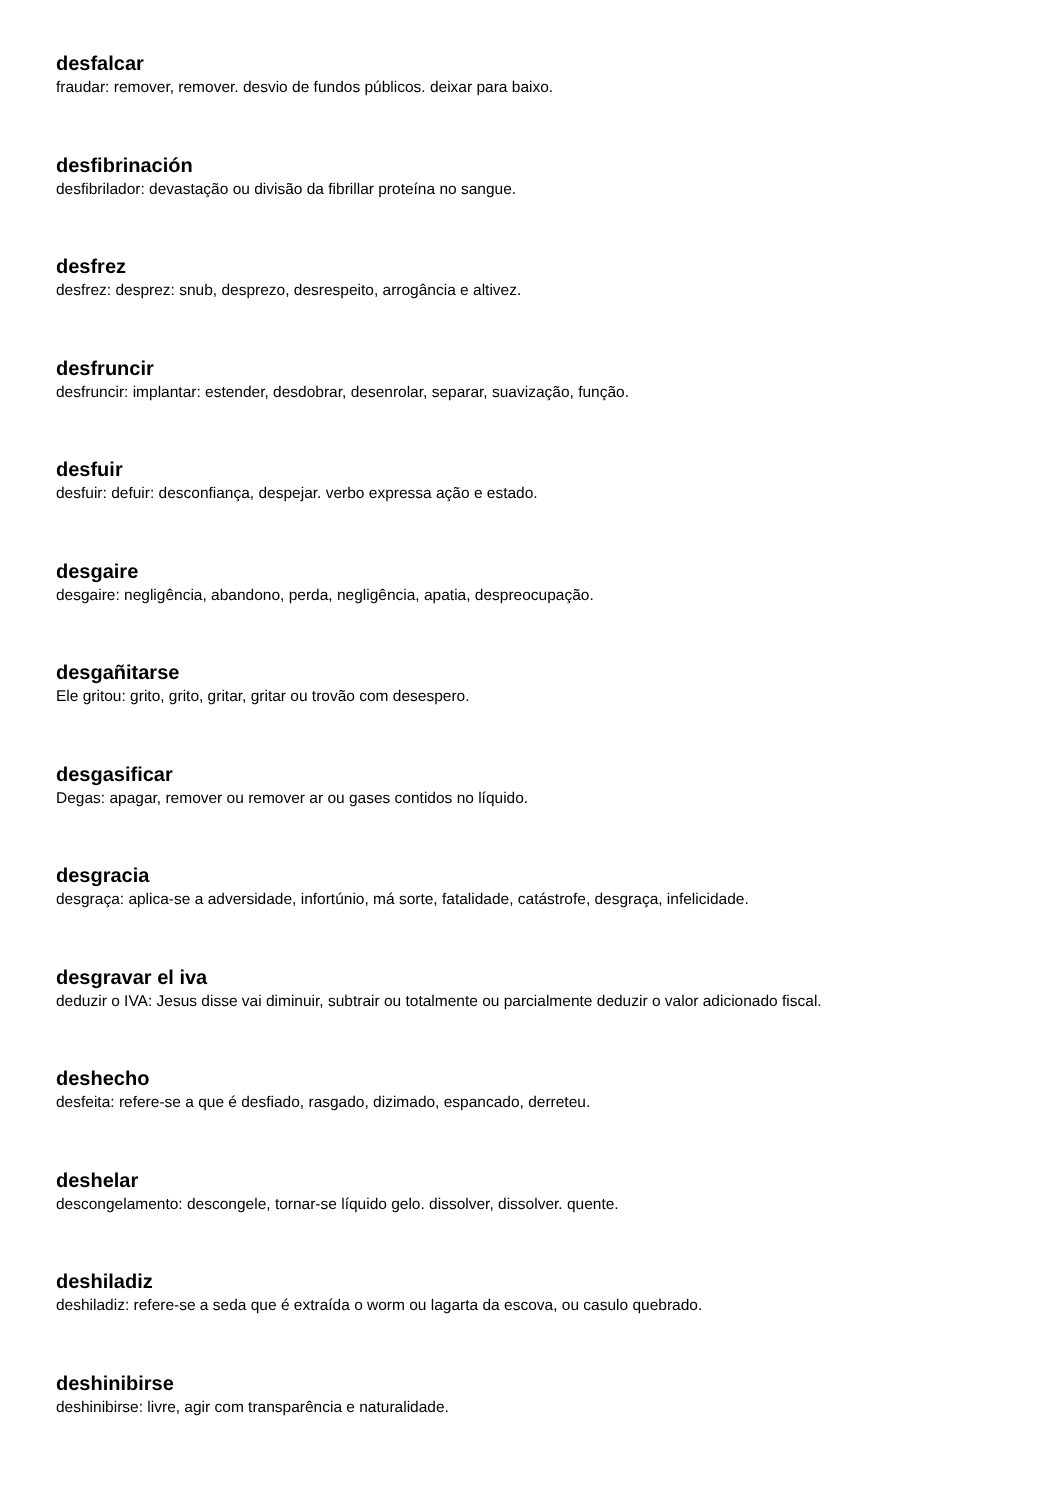desfalcar
fraudar: remover, remover. desvio de fundos públicos. deixar para baixo.
desfibrinación
desfibrilador: devastação ou divisão da fibrillar proteína no sangue.
desfrez
desfrez: desprez: snub, desprezo, desrespeito, arrogância e altivez.
desfruncir
desfruncir: implantar: estender, desdobrar, desenrolar, separar, suavização, função.
desfuir
desfuir: defuir: desconfiança, despejar. verbo expressa ação e estado.
desgaire
desgaire: negligência, abandono, perda, negligência, apatia, despreocupação.
desgañitarse
Ele gritou: grito, grito, gritar, gritar ou trovão com desespero.
desgasificar
Degas: apagar, remover ou remover ar ou gases contidos no líquido.
desgracia
desgraça: aplica-se a adversidade, infortúnio, má sorte, fatalidade, catástrofe, desgraça, infelicidade.
desgravar el iva
deduzir o IVA: Jesus disse vai diminuir, subtrair ou totalmente ou parcialmente deduzir o valor adicionado fiscal.
deshecho
desfeita: refere-se a que é desfiado, rasgado, dizimado, espancado, derreteu.
deshelar
descongelamento: descongele, tornar-se líquido gelo. dissolver, dissolver. quente.
deshiladiz
deshiladiz: refere-se a seda que é extraída o worm ou lagarta da escova, ou casulo quebrado.
deshinibirse
deshinibirse: livre, agir com transparência e naturalidade.